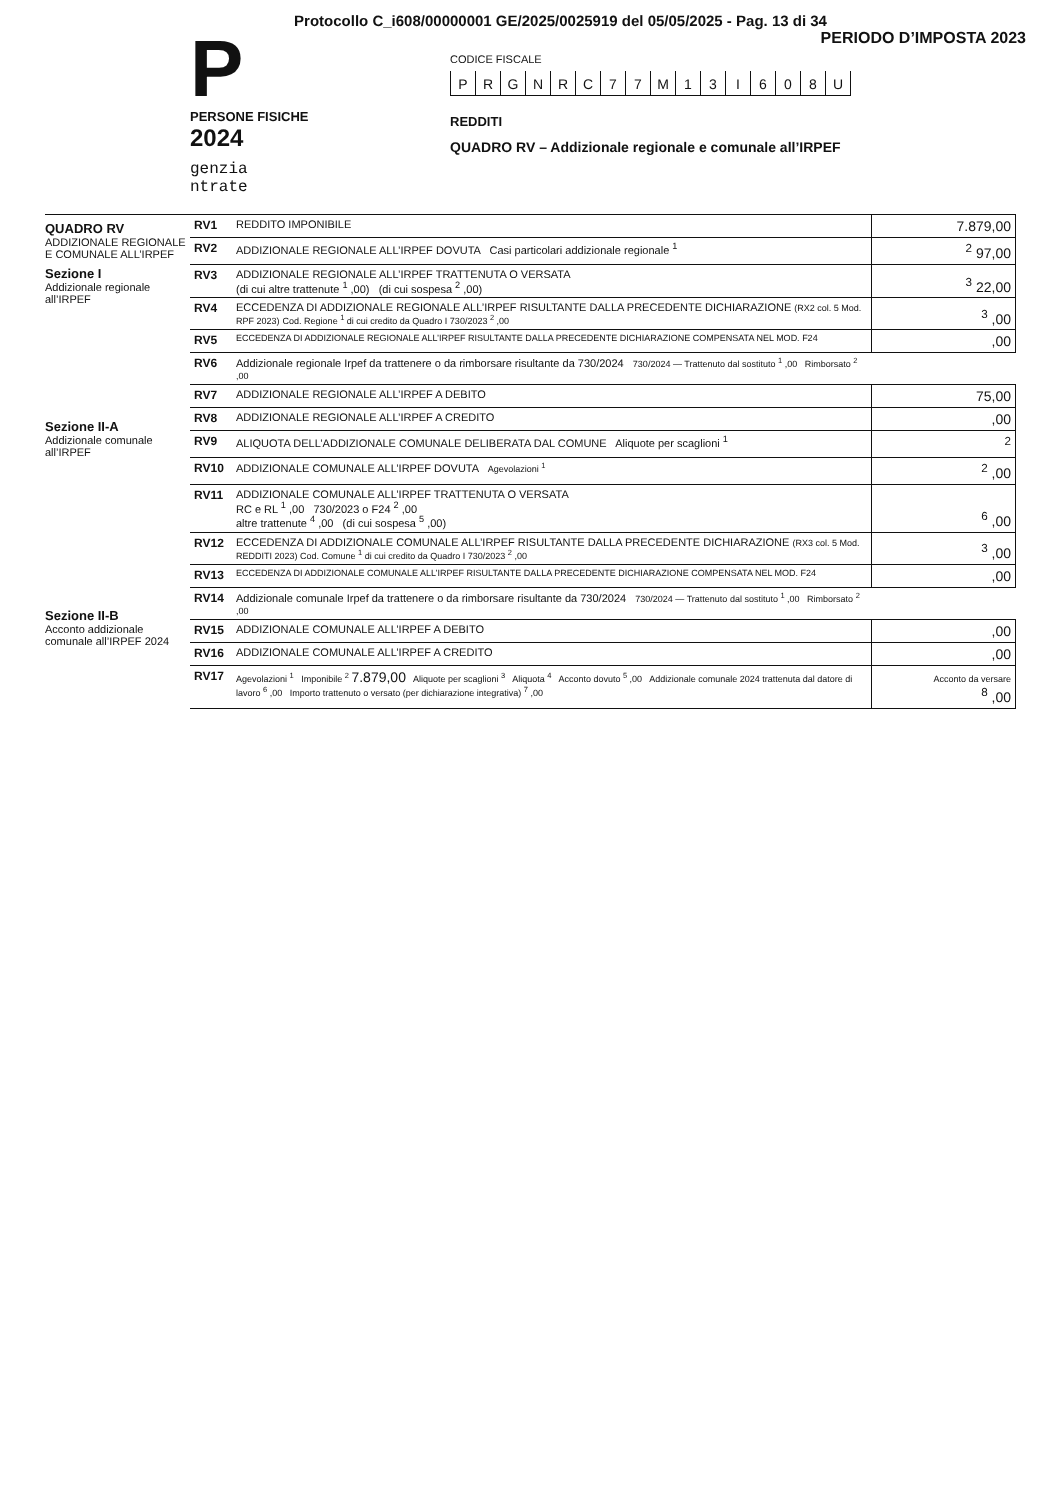Protocollo C_i608/00000001 GE/2025/0025919 del 05/05/2025 - Pag. 13 di 34
P
PERSONE FISICHE
2024
genzia
ntrate
PERIODO D’IMPOSTA 2023
CODICE FISCALE
PRGNRC 77 M 13 I 608 U
REDDITI
QUADRO RV – Addizionale regionale e comunale all’IRPEF
QUADRO RV
ADDIZIONALE REGIONALE E COMUNALE ALL’IRPEF
Sezione I
Addizionale regionale all’IRPEF
Sezione II-A
Addizionale comunale all’IRPEF
Sezione II-B
Acconto addizionale comunale all’IRPEF 2024
| RV1 | REDDITO IMPONIBILE | 7.879,00 |
| RV2 | ADDIZIONALE REGIONALE ALL’IRPEF DOVUTA Casi particolari addizionale regionale <sup>1</sup> | <sup>2</sup> 97,00 |
| RV3 | ADDIZIONALE REGIONALE ALL’IRPEF TRATTENUTA O VERSATA (di cui altre trattenute <sup>1</sup> ,00) (di cui sospesa <sup>2</sup> ,00) | <sup>3</sup> 22,00 |
| RV4 | ECCEDENZA DI ADDIZIONALE REGIONALE ALL’IRPEF RISULTANTE DALLA PRECEDENTE DICHIARAZIONE (RX2 col. 5 Mod. RPF 2023) Cod. Regione <sup>1</sup> di cui credito da Quadro I 730/2023 <sup>2</sup> ,00 | <sup>3</sup> ,00 |
| RV5 | ECCEDENZA DI ADDIZIONALE REGIONALE ALL’IRPEF RISULTANTE DALLA PRECEDENTE DICHIARAZIONE COMPENSATA NEL MOD. F24 | ,00 |
| RV6 | Addizionale regionale Irpef da trattenere o da rimborsare risultante da 730/2024 730/2024 — Trattenuto dal sostituto <sup>1</sup> ,00 Rimborsato <sup>2</sup> ,00 | |
| RV7 | ADDIZIONALE REGIONALE ALL’IRPEF A DEBITO | 75,00 |
| RV8 | ADDIZIONALE REGIONALE ALL’IRPEF A CREDITO | ,00 |
| RV9 | ALIQUOTA DELL’ADDIZIONALE COMUNALE DELIBERATA DAL COMUNE Aliquote per scaglioni <sup>1</sup> | <sup>2</sup> |
| RV10 | ADDIZIONALE COMUNALE ALL’IRPEF DOVUTA Agevolazioni <sup>1</sup> | <sup>2</sup> ,00 |
| RV11 | ADDIZIONALE COMUNALE ALL’IRPEF TRATTENUTA O VERSATA RC e RL <sup>1</sup> ,00 730/2023 o F24 <sup>2</sup> ,00 altre trattenute <sup>4</sup> ,00 (di cui sospesa <sup>5</sup> ,00) | <sup>6</sup> ,00 |
| RV12 | ECCEDENZA DI ADDIZIONALE COMUNALE ALL’IRPEF RISULTANTE DALLA PRECEDENTE DICHIARAZIONE (RX3 col. 5 Mod. REDDITI 2023) Cod. Comune <sup>1</sup> di cui credito da Quadro I 730/2023 <sup>2</sup> ,00 | <sup>3</sup> ,00 |
| RV13 | ECCEDENZA DI ADDIZIONALE COMUNALE ALL’IRPEF RISULTANTE DALLA PRECEDENTE DICHIARAZIONE COMPENSATA NEL MOD. F24 | ,00 |
| RV14 | Addizionale comunale Irpef da trattenere o da rimborsare risultante da 730/2024 730/2024 — Trattenuto dal sostituto <sup>1</sup> ,00 Rimborsato <sup>2</sup> ,00 | |
| RV15 | ADDIZIONALE COMUNALE ALL’IRPEF A DEBITO | ,00 |
| RV16 | ADDIZIONALE COMUNALE ALL’IRPEF A CREDITO | ,00 |
| RV17 | Agevolazioni <sup>1</sup> Imponibile <sup>2</sup> 7.879,00 Aliquote per scaglioni <sup>3</sup> Aliquota <sup>4</sup> Acconto dovuto <sup>5</sup> ,00 Addizionale comunale 2024 trattenuta dal datore di lavoro <sup>6</sup> ,00 Importo trattenuto o versato (per dichiarazione integrativa) <sup>7</sup> ,00 | Acconto da versare <sup>8</sup> ,00 |